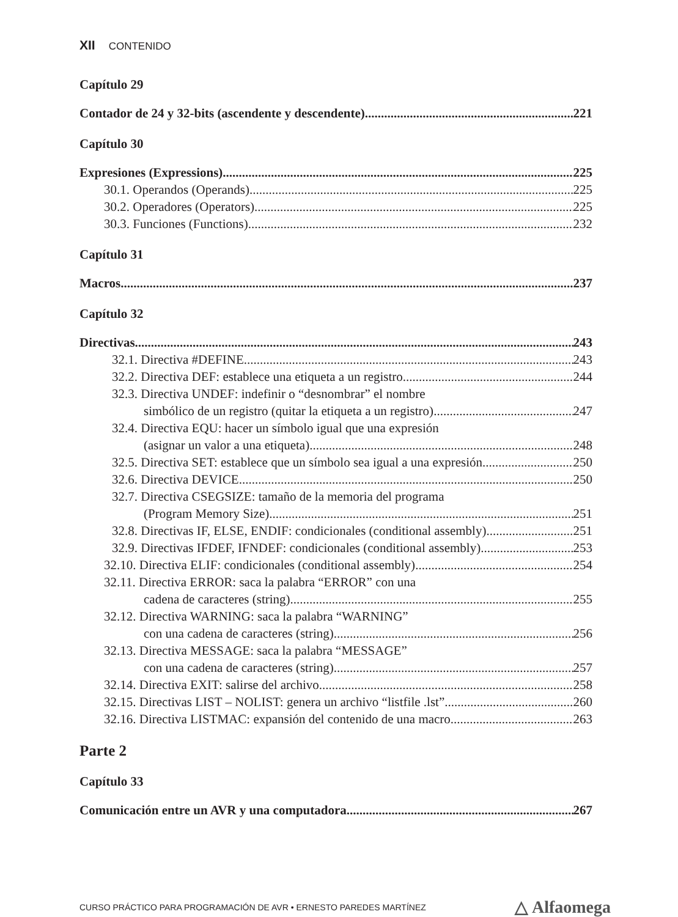XII CONTENIDO
Capítulo 29
Contador de 24 y 32-bits (ascendente y descendente) 221
Capítulo 30
Expresiones (Expressions) 225
30.1. Operandos (Operands) 225
30.2. Operadores (Operators) 225
30.3. Funciones (Functions) 232
Capítulo 31
Macros 237
Capítulo 32
Directivas 243
32.1. Directiva #DEFINE 243
32.2. Directiva DEF: establece una etiqueta a un registro 244
32.3. Directiva UNDEF: indefinir o “desnombrar” el nombre
simbólico de un registro (quitar la etiqueta a un registro) 247
32.4. Directiva EQU: hacer un símbolo igual que una expresión
(asignar un valor a una etiqueta) 248
32.5. Directiva SET: establece que un símbolo sea igual a una expresión 250
32.6. Directiva DEVICE 250
32.7. Directiva CSEGSIZE: tamaño de la memoria del programa
(Program Memory Size) 251
32.8. Directivas IF, ELSE, ENDIF: condicionales (conditional assembly) 251
32.9. Directivas IFDEF, IFNDEF: condicionales (conditional assembly) 253
32.10. Directiva ELIF: condicionales (conditional assembly) 254
32.11. Directiva ERROR: saca la palabra “ERROR” con una
cadena de caracteres (string) 255
32.12. Directiva WARNING: saca la palabra “WARNING”
con una cadena de caracteres (string) 256
32.13. Directiva MESSAGE: saca la palabra “MESSAGE”
con una cadena de caracteres (string) 257
32.14. Directiva EXIT: salirse del archivo 258
32.15. Directivas LIST – NOLIST: genera un archivo “listfile .lst” 260
32.16. Directiva LISTMAC: expansión del contenido de una macro 263
Parte 2
Capítulo 33
Comunicación entre un AVR y una computadora 267
CURSO PRÁCTICO PARA PROGRAMACIÓN DE AVR • ERNESTO PAREDES MARTÍNEZ △ Alfaomega